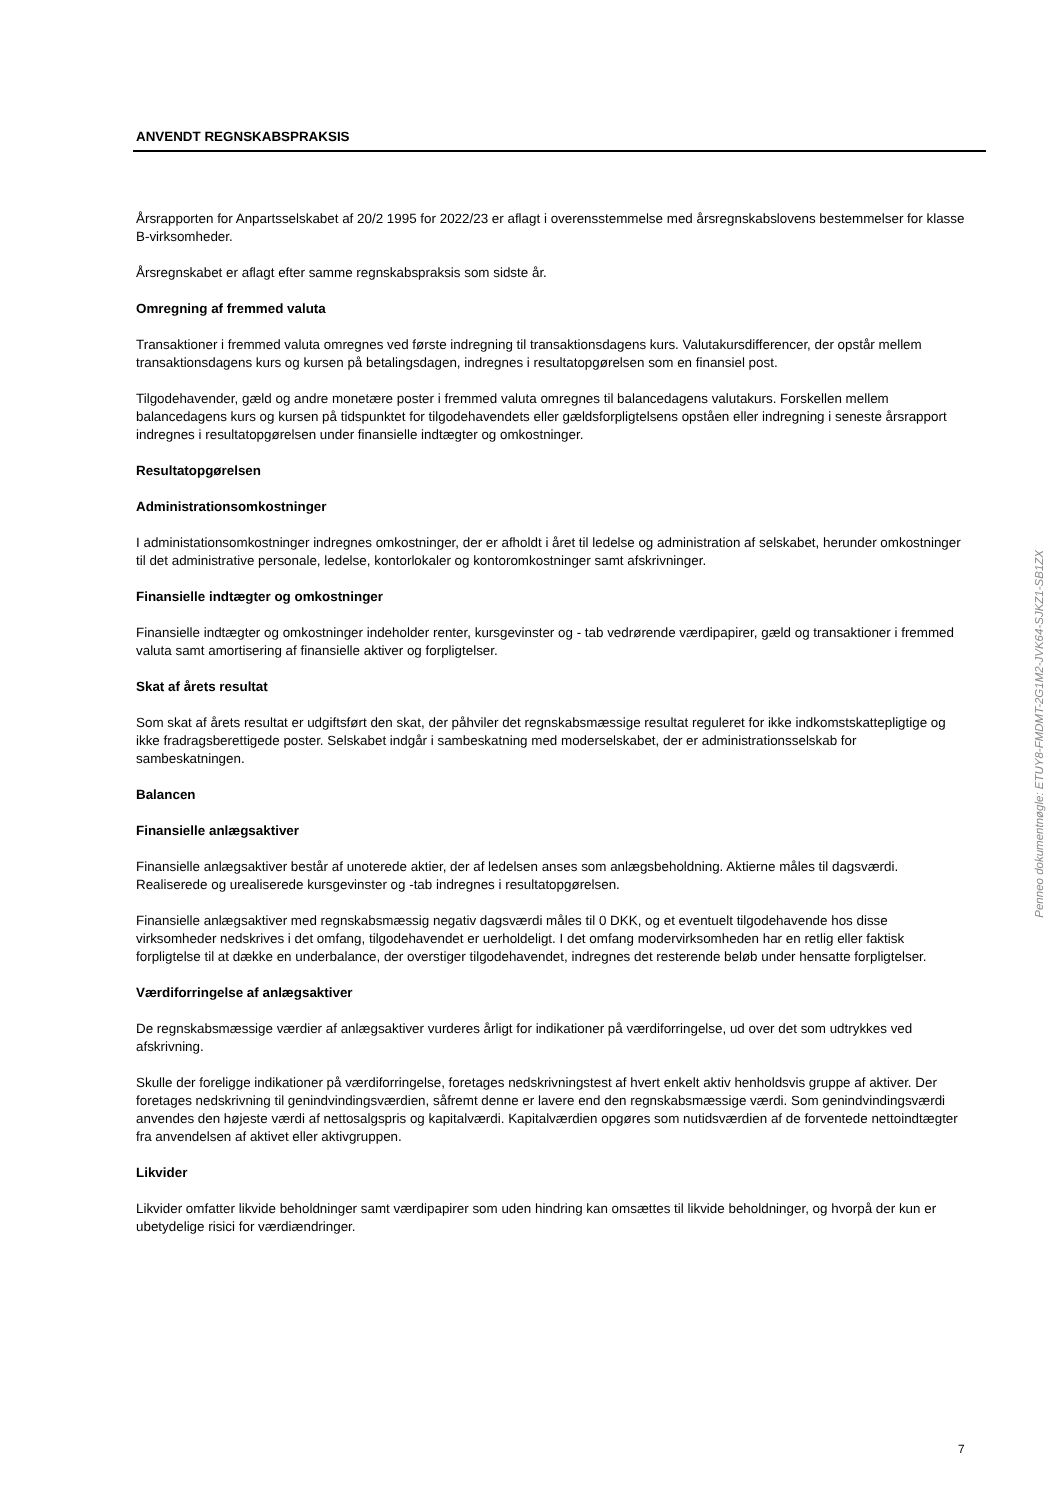ANVENDT REGNSKABSPRAKSIS
Årsrapporten for Anpartsselskabet af 20/2 1995 for 2022/23 er aflagt i overensstemmelse med årsregnskabslovens bestemmelser for klasse B-virksomheder.
Årsregnskabet er aflagt efter samme regnskabspraksis som sidste år.
Omregning af fremmed valuta
Transaktioner i fremmed valuta omregnes ved første indregning til transaktionsdagens kurs. Valutakursdifferencer, der opstår mellem transaktionsdagens kurs og kursen på betalingsdagen, indregnes i resultatopgørelsen som en finansiel post.
Tilgodehavender, gæld og andre monetære poster i fremmed valuta omregnes til balancedagens valutakurs. Forskellen mellem balancedagens kurs og kursen på tidspunktet for tilgodehavendets eller gældsforpligtelsens opståen eller indregning i seneste årsrapport indregnes i resultatopgørelsen under finansielle indtægter og omkostninger.
Resultatopgørelsen
Administrationsomkostninger
I administationsomkostninger indregnes omkostninger, der er afholdt i året til ledelse og administration af selskabet, herunder omkostninger til det administrative personale, ledelse, kontorlokaler og kontoromkostninger samt afskrivninger.
Finansielle indtægter og omkostninger
Finansielle indtægter og omkostninger indeholder renter, kursgevinster og - tab vedrørende værdipapirer, gæld og transaktioner i fremmed valuta samt amortisering af finansielle aktiver og forpligtelser.
Skat af årets resultat
Som skat af årets resultat er udgiftsført den skat, der påhviler det regnskabsmæssige resultat reguleret for ikke indkomstskattepligtige og ikke fradragsberettigede poster. Selskabet indgår i sambeskatning med moderselskabet, der er administrationsselskab for sambeskatningen.
Balancen
Finansielle anlægsaktiver
Finansielle anlægsaktiver består af unoterede aktier, der af ledelsen anses som anlægsbeholdning. Aktierne måles til dagsværdi. Realiserede og urealiserede kursgevinster og -tab indregnes i resultatopgørelsen.
Finansielle anlægsaktiver med regnskabsmæssig negativ dagsværdi måles til 0 DKK, og et eventuelt tilgodehavende hos disse virksomheder nedskrives i det omfang, tilgodehavendet er uerholdeligt. I det omfang modervirksomheden har en retlig eller faktisk forpligtelse til at dække en underbalance, der overstiger tilgodehavendet, indregnes det resterende beløb under hensatte forpligtelser.
Værdiforringelse af anlægsaktiver
De regnskabsmæssige værdier af anlægsaktiver vurderes årligt for indikationer på værdiforringelse, ud over det som udtrykkes ved afskrivning.
Skulle der foreligge indikationer på værdiforringelse, foretages nedskrivningstest af hvert enkelt aktiv henholdsvis gruppe af aktiver. Der foretages nedskrivning til genindvindingsværdien, såfremt denne er lavere end den regnskabsmæssige værdi. Som genindvindingsværdi anvendes den højeste værdi af nettosalgspris og kapitalværdi. Kapitalværdien opgøres som nutidsværdien af de forventede nettoindtægter fra anvendelsen af aktivet eller aktivgruppen.
Likvider
Likvider omfatter likvide beholdninger samt værdipapirer som uden hindring kan omsættes til likvide beholdninger, og hvorpå der kun er ubetydelige risici for værdiændringer.
Penneo dokumentnøgle: ETUY8-FMDMT-2G1M2-JVK64-SJKZ1-SB1ZX
7